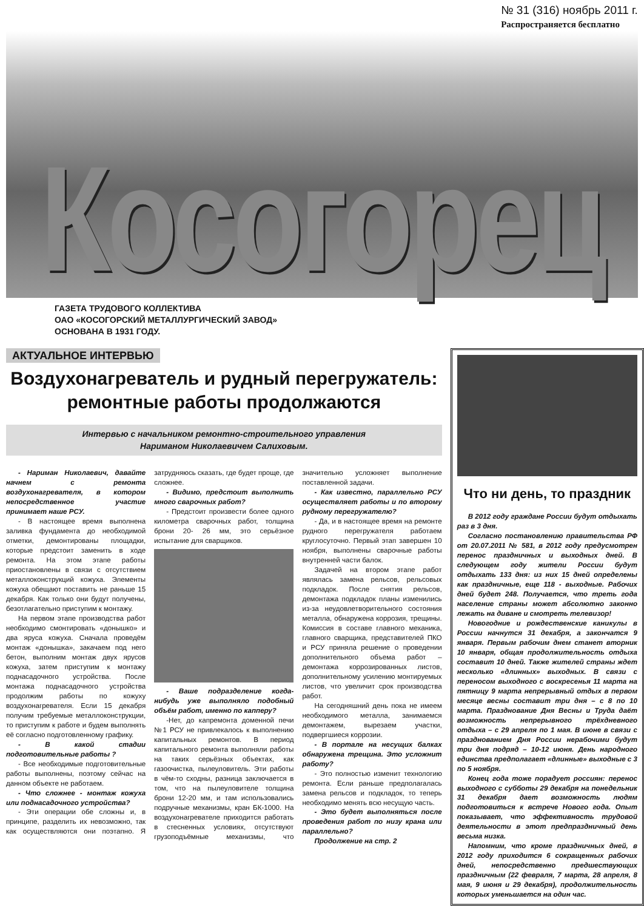№ 31 (316) ноябрь 2011 г.
Распространяется бесплатно
Косогорец
ГАЗЕТА ТРУДОВОГО КОЛЛЕКТИВА
ОАО «КОСОГОРСКИЙ МЕТАЛЛУРГИЧЕСКИЙ ЗАВОД»
ОСНОВАНА В 1931 ГОДУ.
АКТУАЛЬНОЕ ИНТЕРВЬЮ
Воздухонагреватель и рудный перегружатель:
ремонтные работы продолжаются
Интервью с начальником ремонтно-строительного управления
Нариманом Николаевичем Салиховым.
- Нариман Николаевич, давайте начнем с ремонта воздухонагревателя, в котором непосредственное участие принимает наше РСУ.
- В настоящее время выполнена заливка фундамента до необходимой отметки, демонтированы площадки, которые предстоит заменить в ходе ремонта. На этом этапе работы приостановлены в связи с отсутствием металлоконструкций кожуха. Элементы кожуха обещают поставить не раньше 15 декабря. Как только они будут получены, безотлагательно приступим к монтажу.
На первом этапе производства работ необходимо смонтировать «донышко» и два яруса кожуха. Сначала проведём монтаж «донышка», закачаем под него бетон, выполним монтаж двух ярусов кожуха, затем приступим к монтажу поднасадочного устройства. После монтажа поднасадочного устройства продолжим работы по кожуху воздухонагревателя. Если 15 декабря получим требуемые металлоконструкции, то приступим к работе и будем выполнять её согласно подготовленному графику.
- В какой стадии подготовительные работы ?
- Все необходимые подготовительные работы выполнены, поэтому сейчас на данном объекте не работаем.
- Что сложнее - монтаж кожуха или поднасадочного устройства?
- Эти операции обе сложны и, в принципе, разделить их невозможно, так как осуществляются они поэтапно. Я затрудняюсь сказать, где будет проще, где сложнее.
- Видимо, предстоит выполнить много сварочных работ?
- Предстоит произвести более одного километра сварочных работ, толщина брони 20- 26 мм, это серьёзное испытание для сварщиков.
- Ваше подразделение когда-нибудь уже выполняло подобный объём работ, именно по капперу?
-Нет, до капремонта доменной печи №1 РСУ не привлекалось к выполнению капитальных ремонтов. В период капитального ремонта выполняли работы на таких серьёзных объектах, как газоочистка, пылеуловитель. Эти работы в чём-то сходны, разница заключается в том, что на пылеуловителе толщина брони 12-20 мм, и там использовались подручные механизмы, кран БК-1000. На воздухонагревателе приходится работать в стесненных условиях, отсутствуют грузоподъёмные механизмы, что значительно усложняет выполнение поставленной задачи.
- Как известно, параллельно РСУ осуществляет работы и по второму рудному перегружателю?
- Да, и в настоящее время на ремонте рудного перегружателя работаем круглосуточно. Первый этап завершен 10 ноября, выполнены сварочные работы внутренней части балок.
Задачей на втором этапе работ являлась замена рельсов, рельсовых подкладок. После снятия рельсов, демонтажа подкладок планы изменились из-за неудовлетворительного состояния металла, обнаружена коррозия, трещины. Комиссия в составе главного механика, главного сварщика, представителей ПКО и РСУ приняла решение о проведении дополнительного объема работ – демонтажа коррозированных листов, дополнительному усилению монтируемых листов, что увеличит срок производства работ.
На сегодняшний день пока не имеем необходимого металла, занимаемся демонтажем, вырезаем участки, подвергшиеся коррозии.
- В портале на несущих балках обнаружена трещина. Это усложнит работу?
- Это полностью изменит технологию ремонта. Если раньше предполагалась замена рельсов и подкладок, то теперь необходимо менять всю несущую часть.
- Это будет выполняться после проведения работ по низу крана или параллельно?
Продолжение на стр. 2
Что ни день, то праздник
В 2012 году граждане России будут отдыхать раз в 3 дня.
Согласно постановлению правительства РФ от 20.07.2011 № 581, в 2012 году предусмотрен перенос праздничных и выходных дней. В следующем году жители России будут отдыхать 133 дня: из них 15 дней определены как праздничные, еще 118 - выходные. Рабочих дней будет 248. Получается, что треть года население страны может абсолютно законно лежать на диване и смотреть телевизор!
Новогодние и рождественские каникулы в России начнутся 31 декабря, а закончатся 9 января. Первым рабочим днем станет вторник 10 января, общая продолжительность отдыха составит 10 дней. Также жителей страны ждет несколько «длинных» выходных. В связи с переносом выходного с воскресенья 11 марта на пятницу 9 марта непрерывный отдых в первом месяце весны составит три дня – с 8 по 10 марта. Празднование Дня Весны и Труда даёт возможность непрерывного трёхдневного отдыха – с 29 апреля по 1 мая. В июне в связи с празднованием Дня России нерабочими будут три дня подряд – 10-12 июня. День народного единства предполагает «длинные» выходные с 3 по 5 ноября.
Конец года тоже порадует россиян: перенос выходного с субботы 29 декабря на понедельник 31 декабря дает возможность людям подготовиться к встрече Нового года. Опыт показывает, что эффективность трудовой деятельности в этот предпраздничный день весьма низка.
Напомним, что кроме праздничных дней, в 2012 году приходится 6 сокращенных рабочих дней, непосредственно предшествующих праздничным (22 февраля, 7 марта, 28 апреля, 8 мая, 9 июня и 29 декабря), продолжительность которых уменьшается на один час.